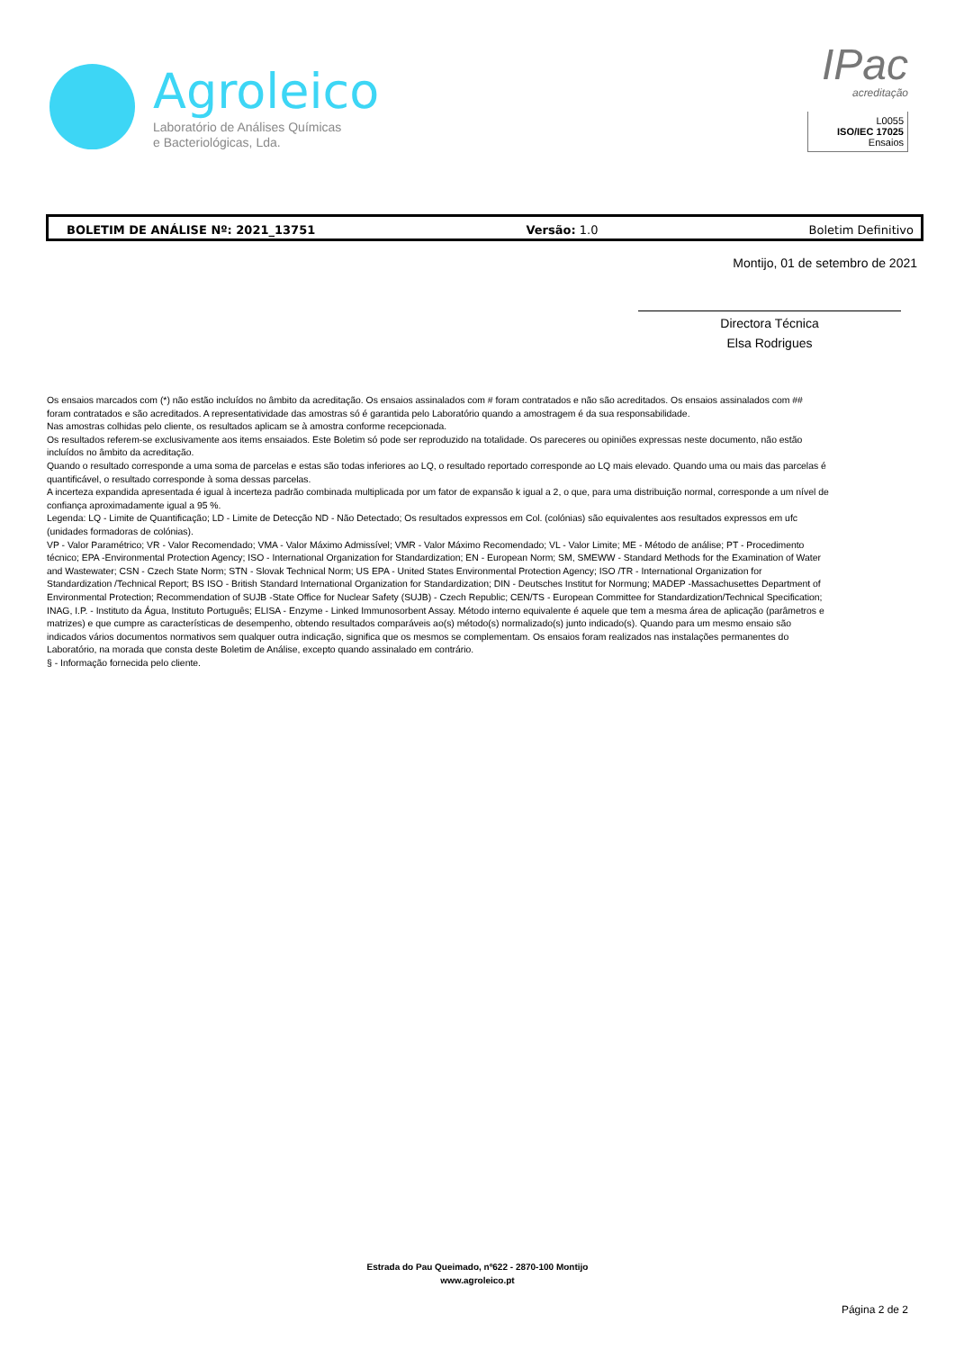Agroleico
Laboratório de Análises Químicas
e Bacteriológicas, Lda.
IPac
acreditação
L0055
ISO/IEC 17025
Ensaios
BOLETIM DE ANÁLISE Nº: 2021_13751 Versão: 1.0 Boletim Definitivo
Montijo, 01 de setembro de 2021
Directora Técnica
Elsa Rodrigues
Os ensaios marcados com (*) não estão incluídos no âmbito da acreditação. Os ensaios assinalados com # foram contratados e não são acreditados. Os ensaios assinalados com ## foram contratados e são acreditados. A representatividade das amostras só é garantida pelo Laboratório quando a amostragem é da sua responsabilidade.
Nas amostras colhidas pelo cliente, os resultados aplicam se à amostra conforme recepcionada.
Os resultados referem-se exclusivamente aos items ensaiados. Este Boletim só pode ser reproduzido na totalidade. Os pareceres ou opiniões expressas neste documento, não estão incluídos no âmbito da acreditação.
Quando o resultado corresponde a uma soma de parcelas e estas são todas inferiores ao LQ, o resultado reportado corresponde ao LQ mais elevado. Quando uma ou mais das parcelas é quantificável, o resultado corresponde à soma dessas parcelas.
A incerteza expandida apresentada é igual à incerteza padrão combinada multiplicada por um fator de expansão k igual a 2, o que, para uma distribuição normal, corresponde a um nível de confiança aproximadamente igual a 95 %.
Legenda: LQ - Limite de Quantificação; LD - Limite de Detecção ND - Não Detectado; Os resultados expressos em Col. (colónias) são equivalentes aos resultados expressos em ufc (unidades formadoras de colónias).
VP - Valor Paramétrico; VR - Valor Recomendado; VMA - Valor Máximo Admissível; VMR - Valor Máximo Recomendado; VL - Valor Limite; ME - Método de análise; PT - Procedimento técnico; EPA -Environmental Protection Agency; ISO - International Organization for Standardization; EN - European Norm; SM, SMEWW - Standard Methods for the Examination of Water and Wastewater; CSN - Czech State Norm; STN - Slovak Technical Norm; US EPA - United States Environmental Protection Agency; ISO /TR - International Organization for Standardization /Technical Report; BS ISO - British Standard International Organization for Standardization; DIN - Deutsches Institut for Normung; MADEP -Massachusettes Department of Environmental Protection; Recommendation of SUJB -State Office for Nuclear Safety (SUJB) - Czech Republic; CEN/TS - European Committee for Standardization/Technical Specification; INAG, I.P. - Instituto da Água, Instituto Português; ELISA - Enzyme - Linked Immunosorbent Assay. Método interno equivalente é aquele que tem a mesma área de aplicação (parâmetros e matrizes) e que cumpre as características de desempenho, obtendo resultados comparáveis ao(s) método(s) normalizado(s) junto indicado(s). Quando para um mesmo ensaio são indicados vários documentos normativos sem qualquer outra indicação, significa que os mesmos se complementam. Os ensaios foram realizados nas instalações permanentes do Laboratório, na morada que consta deste Boletim de Análise, excepto quando assinalado em contrário.
§ - Informação fornecida pelo cliente.
Estrada do Pau Queimado, nº622 - 2870-100 Montijo
www.agroleico.pt
Página 2 de 2